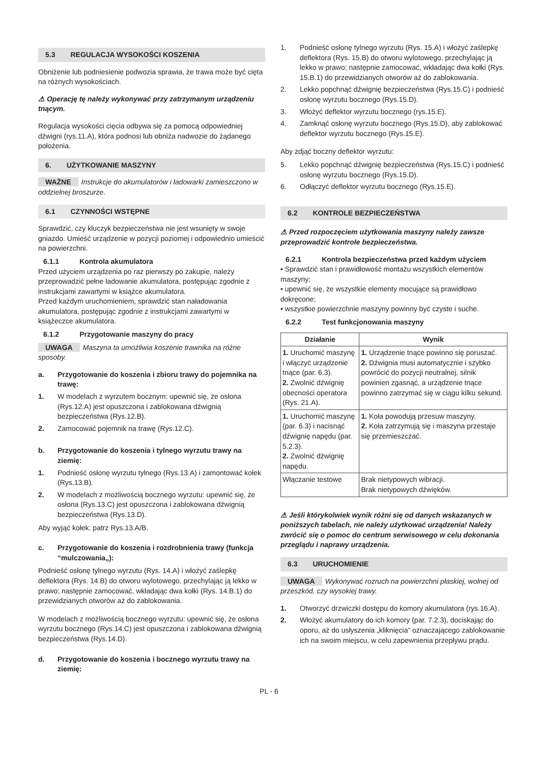5.3 REGULACJA WYSOKOŚCI KOSZENIA
Obniżenie lub podniesienie podwozia sprawia, że trawa może być cięta na różnych wysokościach.
⚠ Operację tę należy wykonywać przy zatrzymanym urządzeniu tnącym.
Regulacja wysokości cięcia odbywa się za pomocą odpowiedniej dźwigni (rys.11.A), która podnosi lub obniża nadwozie do żądanego położenia.
6. UŻYTKOWANIE MASZYNY
WAŻNE Instrukcje do akumulatorów i ładowarki zamieszczono w oddzielnej broszurze.
6.1 CZYNNOŚCI WSTĘPNE
Sprawdzić, czy kluczyk bezpieczeństwa nie jest wsunięty w swoje gniazdo. Umieść urządzenie w pozycji poziomej i odpowiednio umieścić na powierzchni.
6.1.1 Kontrola akumulatora
Przed użyciem urządzenia po raz pierwszy po zakupie, należy przeprowadzić pełne ładowanie akumulatora, postępując zgodnie z instrukcjami zawartymi w książce akumulatora.
Przed każdym uruchomieniem, sprawdzić stan naładowania akumulatora, postępując zgodnie z instrukcjami zawartymi w książeczce akumulatora.
6.1.2 Przygotowanie maszyny do pracy
UWAGA Maszyna ta umożliwia koszenie trawnika na różne sposoby.
a. Przygotowanie do koszenia i zbioru trawy do pojemnika na trawę:
1. W modelach z wyrzutem bocznym: upewnić się, że osłona (Rys.12.A) jest opuszczona i zablokowana dźwignią bezpieczeństwa (Rys.12.B).
2. Zamocować pojemnik na trawę (Rys.12.C).
b. Przygotowanie do koszenia i tylnego wyrzutu trawy na ziemię:
1. Podnieść osłonę wyrzutu tylnego (Rys.13.A) i zamontować kołek (Rys.13.B).
2. W modelach z możliwością bocznego wyrzutu: upewnić się, że osłona (Rys.13.C) jest opuszczona i zablokowana dźwignią bezpieczeństwa (Rys.13.D).
Aby wyjąć kołek: patrz Rys.13.A/B.
c. Przygotowanie do koszenia i rozdrobnienia trawy (funkcja “mulczowania„):
Podnieść osłonę tylnego wyrzutu (Rys. 14.A) i włożyć zaślepkę deflektora (Rys. 14.B) do otworu wylotowego, przechylając ją lekko w prawo; następnie zamocować, wkładając dwa kołki (Rys. 14.B.1) do przewidzianych otworów aż do zablokowania.
W modelach z możliwością bocznego wyrzutu: upewnić się, że osłona wyrzutu bocznego (Rys.14.C) jest opuszczona i zablokowana dźwignią bezpieczeństwa (Rys.14.D).
d. Przygotowanie do koszenia i bocznego wyrzutu trawy na ziemię:
1. Podnieść osłonę tylnego wyrzutu (Rys. 15.A) i włożyć zaślepkę deflektora (Rys. 15.B) do otworu wylotowego, przechylając ją lekko w prawo; następnie zamocować, wkładając dwa kołki (Rys. 15.B.1) do przewidzianych otworów aż do zablokowania.
2. Lekko popchnąć dźwignię bezpieczeństwa (Rys.15.C) i podnieść osłonę wyrzutu bocznego (Rys.15.D).
3. Włożyć deflektor wyrzutu bocznego (rys.15.E).
4. Zamknąć osłonę wyrzutu bocznego (Rys.15.D), aby zablokować deflektor wyrzutu bocznego (Rys.15.E).
Aby zdjąć boczny deflektor wyrzutu:
5. Lekko popchnąć dźwignię bezpieczeństwa (Rys.15.C) i podnieść osłonę wyrzutu bocznego (Rys.15.D).
6. Odłączyć deflektor wyrzutu bocznego (Rys.15.E).
6.2 KONTROLE BEZPIECZEŃSTWA
⚠ Przed rozpoczęciem użytkowania maszyny należy zawsze przeprowadzić kontrole bezpieczeństwa.
6.2.1 Kontrola bezpieczeństwa przed każdym użyciem
• Sprawdzić stan i prawidłowość montażu wszystkich elementów maszyny;
• upewnić się, że wszystkie elementy mocujące są prawidłowo dokręcone;
• wszystkie powierzchnie maszyny powinny być czyste i suche.
6.2.2 Test funkcjonowania maszyny
| Działanie | Wynik |
| --- | --- |
| 1. Uruchomić maszynę i włączyć urządzenie tnące (par. 6.3). 2. Zwolnić dźwignię obecności operatora (Rys. 21.A). | 1. Urządzenie tnące powinno się poruszać. 2. Dźwignia musi automatycznie i szybko powrócić do pozycji neutralnej, silnik powinien zgasnąć, a urządzenie tnące powinno zatrzymać się w ciągu kilku sekund. |
| 1. Uruchomić maszynę (par. 6.3) i nacisnąć dźwignię napędu (par. 5.2.3). 2. Zwolnić dźwignię napędu. | 1. Koła powodują przesuw maszyny. 2. Koła zatrzymują się i maszyna przestaje się przemieszczać. |
| Włączanie testowe | Brak nietypowych wibracji. Brak nietypowych dźwięków. |
⚠ Jeśli którykolwiek wynik różni się od danych wskazanych w poniższych tabelach, nie należy użytkować urządzenia! Należy zwrócić się o pomoc do centrum serwisowego w celu dokonania przeglądu i naprawy urządzenia.
6.3 URUCHOMIENIE
UWAGA Wykonywać rozruch na powierzchni płaskiej, wolnej od przeszkód, czy wysokiej trawy.
1. Otworzyć drzwiczki dostępu do komory akumulatora (rys.16.A).
2. Włożyć akumulatory do ich komory (par. 7.2.3), dociskając do oporu, aż do usłyszenia „kliknięcia” oznaczającego zablokowanie ich na swoim miejscu, w celu zapewnienia przepływu prądu.
PL - 6